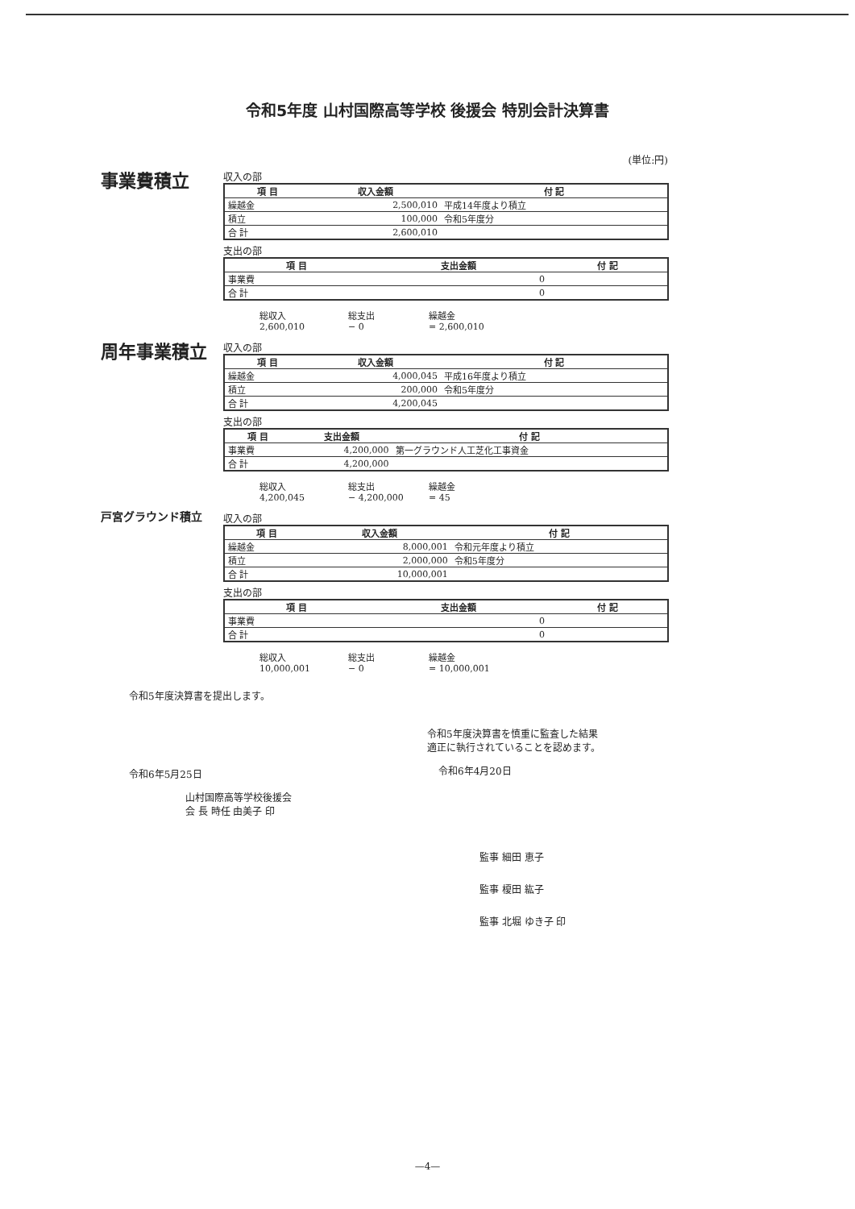令和5年度 山村国際高等学校 後援会 特別会計決算書
(単位:円)
事業費積立
収入の部
| 項 目 | 収入金額 | 付 記 |
| --- | --- | --- |
| 繰越金 | 2,500,010 | 平成14年度より積立 |
| 積立 | 100,000 | 令和5年度分 |
| 合 計 | 2,600,010 | |
支出の部
| 項 目 | 支出金額 | 付 記 |
| --- | --- | --- |
| 事業費 | 0 | |
| 合 計 | 0 | |
総収入 総支出 繰越金 2,600,010 − 0 = 2,600,010
周年事業積立
収入の部
| 項 目 | 収入金額 | 付 記 |
| --- | --- | --- |
| 繰越金 | 4,000,045 | 平成16年度より積立 |
| 積立 | 200,000 | 令和5年度分 |
| 合 計 | 4,200,045 | |
支出の部
| 項 目 | 支出金額 | 付 記 |
| --- | --- | --- |
| 事業費 | 4,200,000 | 第一グラウンド人工芝化工事資金 |
| 合 計 | 4,200,000 | |
総収入 総支出 繰越金 4,200,045 − 4,200,000 = 45
戸宮グラウンド積立
収入の部
| 項 目 | 収入金額 | 付 記 |
| --- | --- | --- |
| 繰越金 | 8,000,001 | 令和元年度より積立 |
| 積立 | 2,000,000 | 令和5年度分 |
| 合 計 | 10,000,001 | |
支出の部
| 項 目 | 支出金額 | 付 記 |
| --- | --- | --- |
| 事業費 | 0 | |
| 合 計 | 0 | |
総収入 総支出 繰越金 10,000,001 − 0 = 10,000,001
令和5年度決算書を提出します。
令和6年5月25日
山村国際高等学校後援会
会 長 時任 由美子 印
令和5年度決算書を慎重に監査した結果
適正に執行されていることを認めます。
令和6年4月20日
監事 細田 恵子
監事 榎田 紘子
監事 北堀 ゆき子 印
—4—